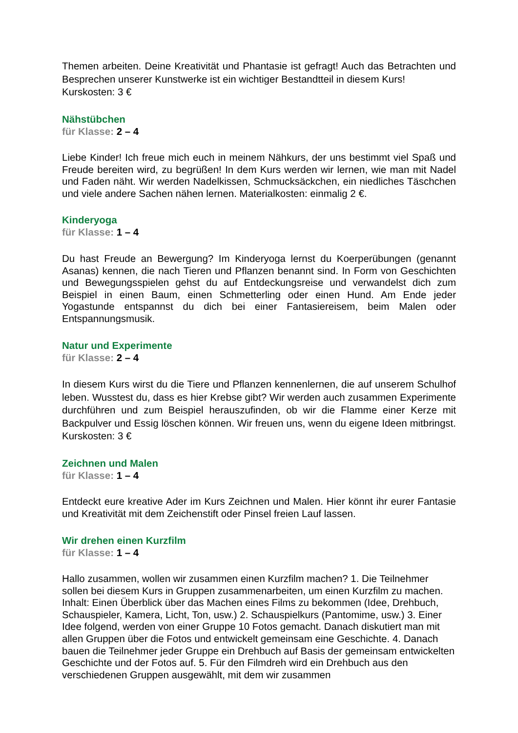Themen arbeiten. Deine Kreativität und Phantasie ist gefragt! Auch das Betrachten und Besprechen unserer Kunstwerke ist ein wichtiger Bestandtteil in diesem Kurs!
Kurskosten: 3 €
Nähstübchen
für Klasse: 2 – 4
Liebe Kinder! Ich freue mich euch in meinem Nähkurs, der uns bestimmt viel Spaß und Freude bereiten wird, zu begrüßen! In dem Kurs werden wir lernen, wie man mit Nadel und Faden näht. Wir werden Nadelkissen, Schmucksäckchen, ein niedliches Täschchen und viele andere Sachen nähen lernen. Materialkosten: einmalig 2 €.
Kinderyoga
für Klasse: 1 – 4
Du hast Freude an Bewergung? Im Kinderyoga lernst du Koerperübungen (genannt Asanas) kennen, die nach Tieren und Pflanzen benannt sind. In Form von Geschichten und Bewegungsspielen gehst du auf Entdeckungsreise und verwandelst dich zum Beispiel in einen Baum, einen Schmetterling oder einen Hund. Am Ende jeder Yogastunde entspannst du dich bei einer Fantasiereisem, beim Malen oder Entspannungsmusik.
Natur und Experimente
für Klasse: 2 – 4
In diesem Kurs wirst du die Tiere und Pflanzen kennenlernen, die auf unserem Schulhof leben. Wusstest du, dass es hier Krebse gibt? Wir werden auch zusammen Experimente durchführen und zum Beispiel herauszufinden, ob wir die Flamme einer Kerze mit Backpulver und Essig löschen können. Wir freuen uns, wenn du eigene Ideen mitbringst. Kurskosten: 3 €
Zeichnen und Malen
für Klasse: 1 – 4
Entdeckt eure kreative Ader im Kurs Zeichnen und Malen. Hier könnt ihr eurer Fantasie und Kreativität mit dem Zeichenstift oder Pinsel freien Lauf lassen.
Wir drehen einen Kurzfilm
für Klasse: 1 – 4
Hallo zusammen, wollen wir zusammen einen Kurzfilm machen? 1. Die Teilnehmer sollen bei diesem Kurs in Gruppen zusammenarbeiten, um einen Kurzfilm zu machen. Inhalt: Einen Überblick über das Machen eines Films zu bekommen (Idee, Drehbuch, Schauspieler, Kamera, Licht, Ton, usw.) 2. Schauspielkurs (Pantomime, usw.) 3. Einer Idee folgend, werden von einer Gruppe 10 Fotos gemacht. Danach diskutiert man mit allen Gruppen über die Fotos und entwickelt gemeinsam eine Geschichte. 4. Danach bauen die Teilnehmer jeder Gruppe ein Drehbuch auf Basis der gemeinsam entwickelten Geschichte und der Fotos auf. 5. Für den Filmdreh wird ein Drehbuch aus den verschiedenen Gruppen ausgewählt, mit dem wir zusammen